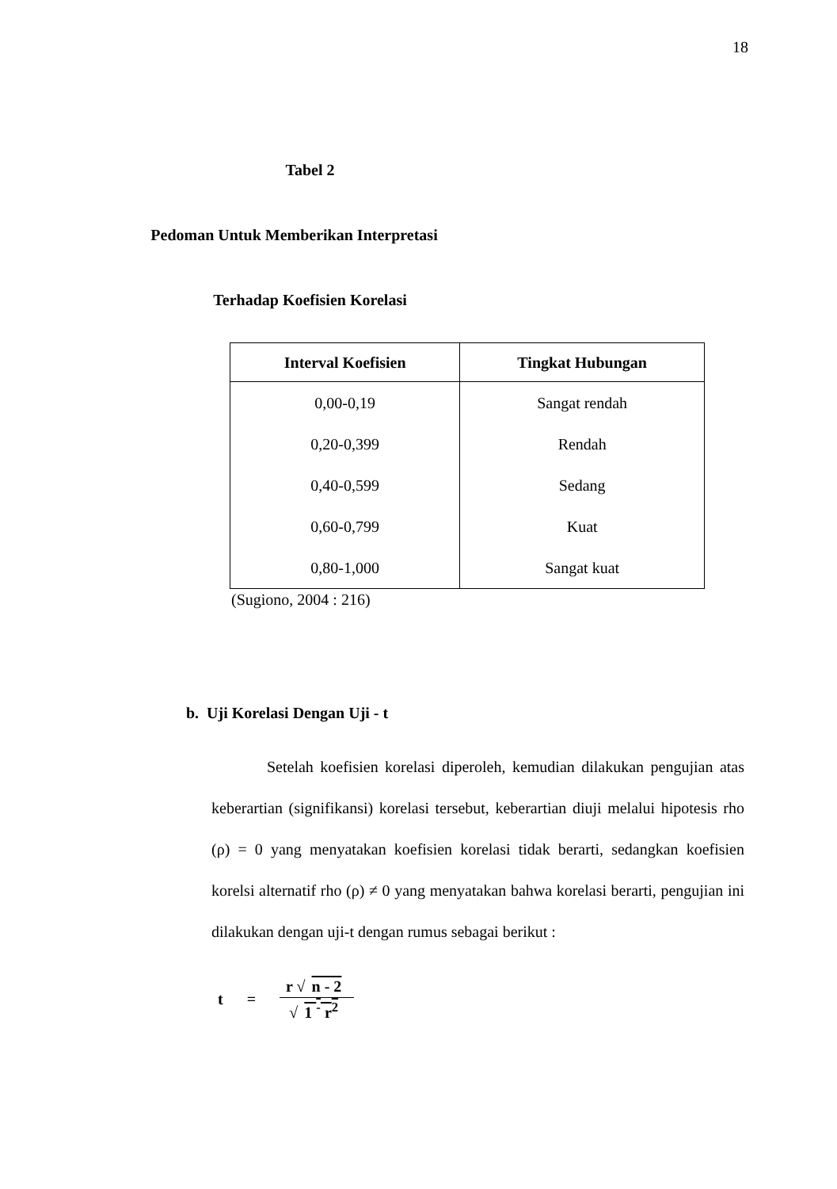18
Tabel 2
Pedoman Untuk Memberikan Interpretasi
Terhadap Koefisien Korelasi
| Interval Koefisien | Tingkat Hubungan |
| --- | --- |
| 0,00-0,19 | Sangat rendah |
| 0,20-0,399 | Rendah |
| 0,40-0,599 | Sedang |
| 0,60-0,799 | Kuat |
| 0,80-1,000 | Sangat kuat |
(Sugiono, 2004 : 216)
b. Uji Korelasi Dengan Uji - t
Setelah koefisien korelasi diperoleh, kemudian dilakukan pengujian atas keberartian (signifikansi) korelasi tersebut, keberartian diuji melalui hipotesis rho (ρ) = 0 yang menyatakan koefisien korelasi tidak berarti, sedangkan koefisien korelsi alternatif rho (ρ) ≠ 0 yang menyatakan bahwa korelasi berarti, pengujian ini dilakukan dengan uji-t dengan rumus sebagai berikut :
t = r √ n - 2 √ 1 <sup>-</sup> r<sup>2</sup>